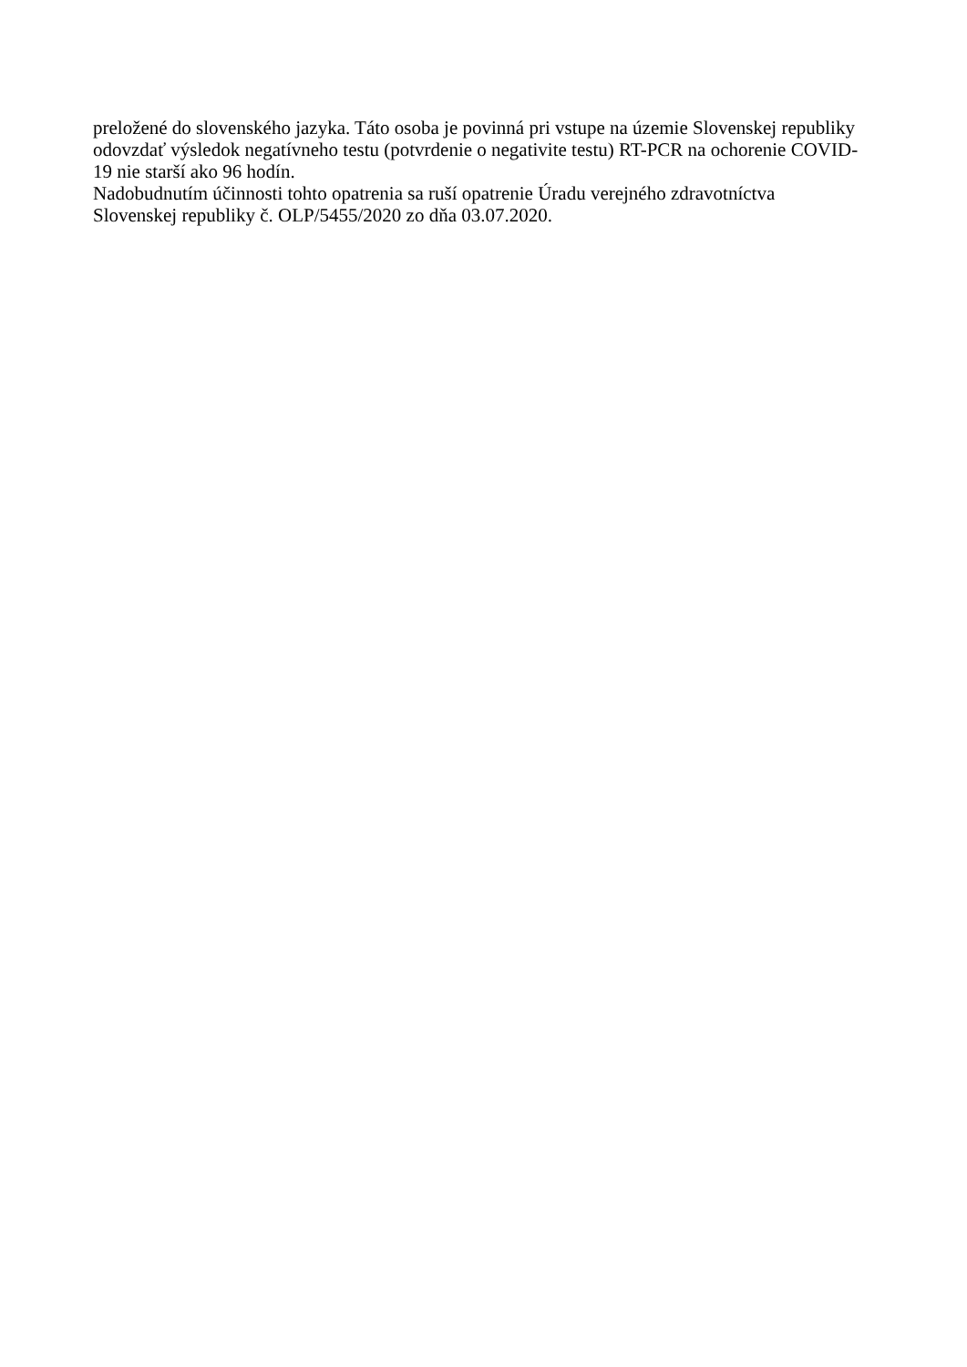preložené do slovenského jazyka. Táto osoba je povinná pri vstupe na územie Slovenskej republiky
odovzdať výsledok negatívneho testu (potvrdenie o negativite testu) RT-PCR na ochorenie COVID-
19 nie starší ako 96 hodín.
Nadobudnutím účinnosti tohto opatrenia sa ruší opatrenie Úradu verejného zdravotníctva
Slovenskej republiky č. OLP/5455/2020 zo dňa 03.07.2020.